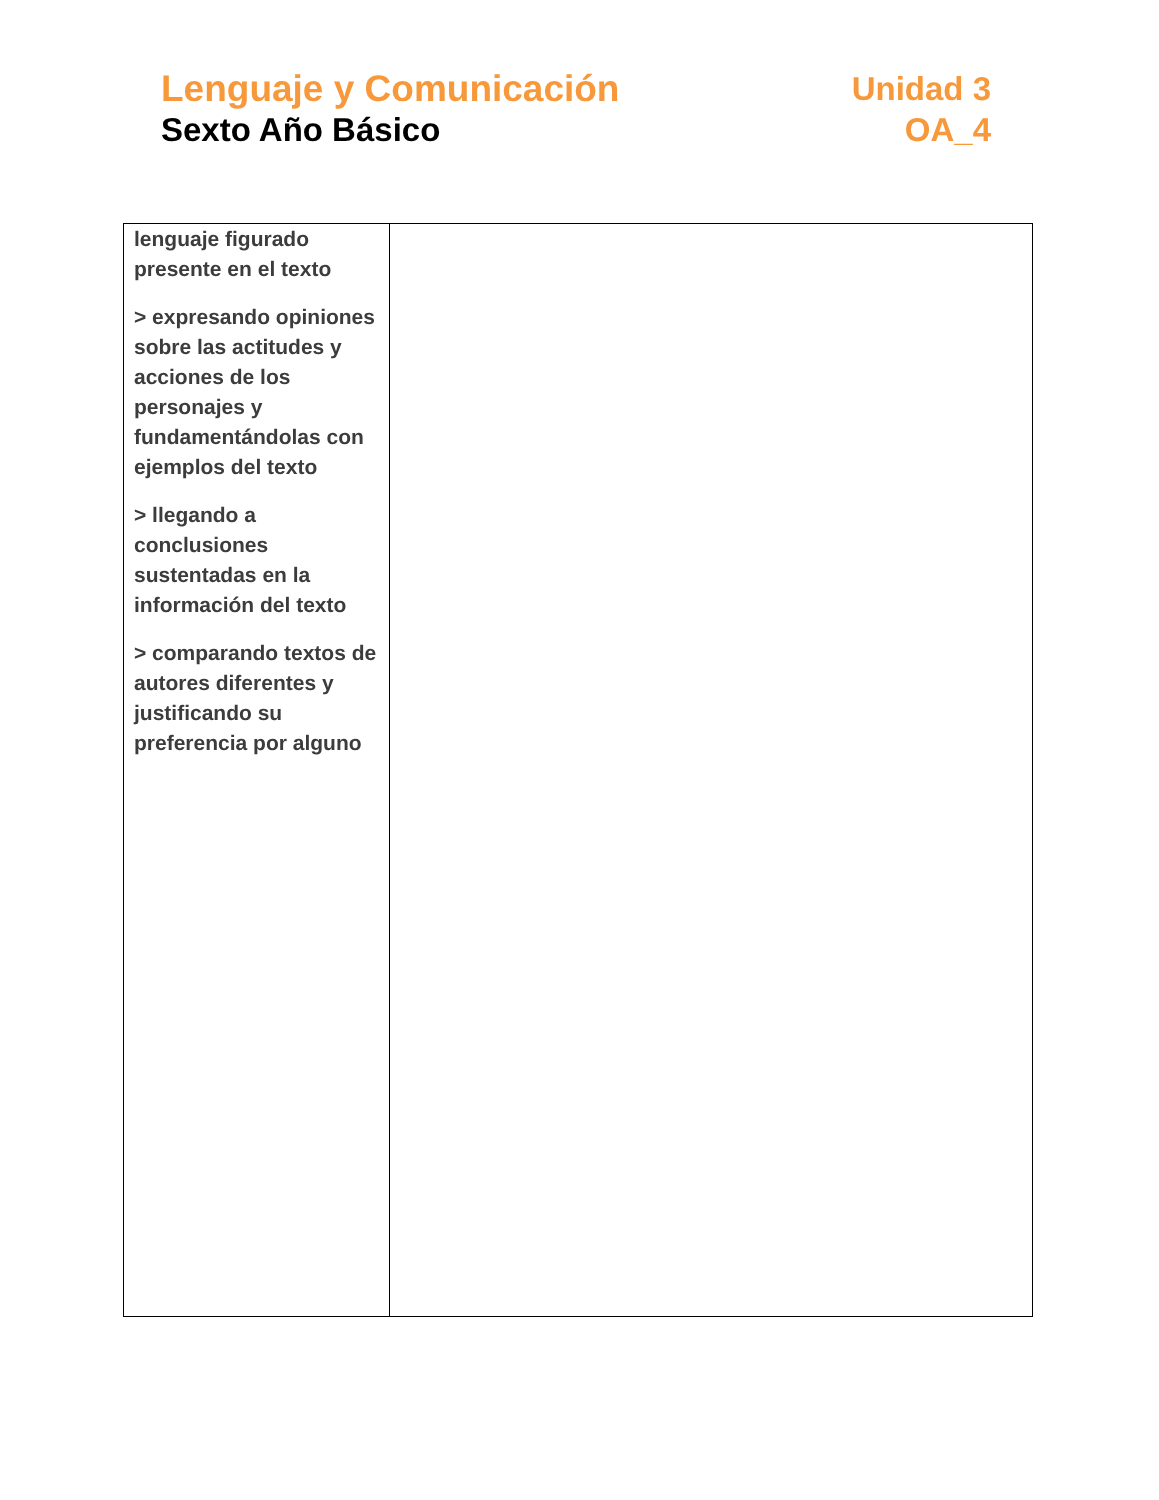Lenguaje y Comunicación
Sexto Año Básico
Unidad 3
OA_4
| lenguaje figurado presente en el texto > expresando opiniones sobre las actitudes y acciones de los personajes y fundamentándolas con ejemplos del texto > llegando a conclusiones sustentadas en la información del texto > comparando textos de autores diferentes y justificando su preferencia por alguno | |